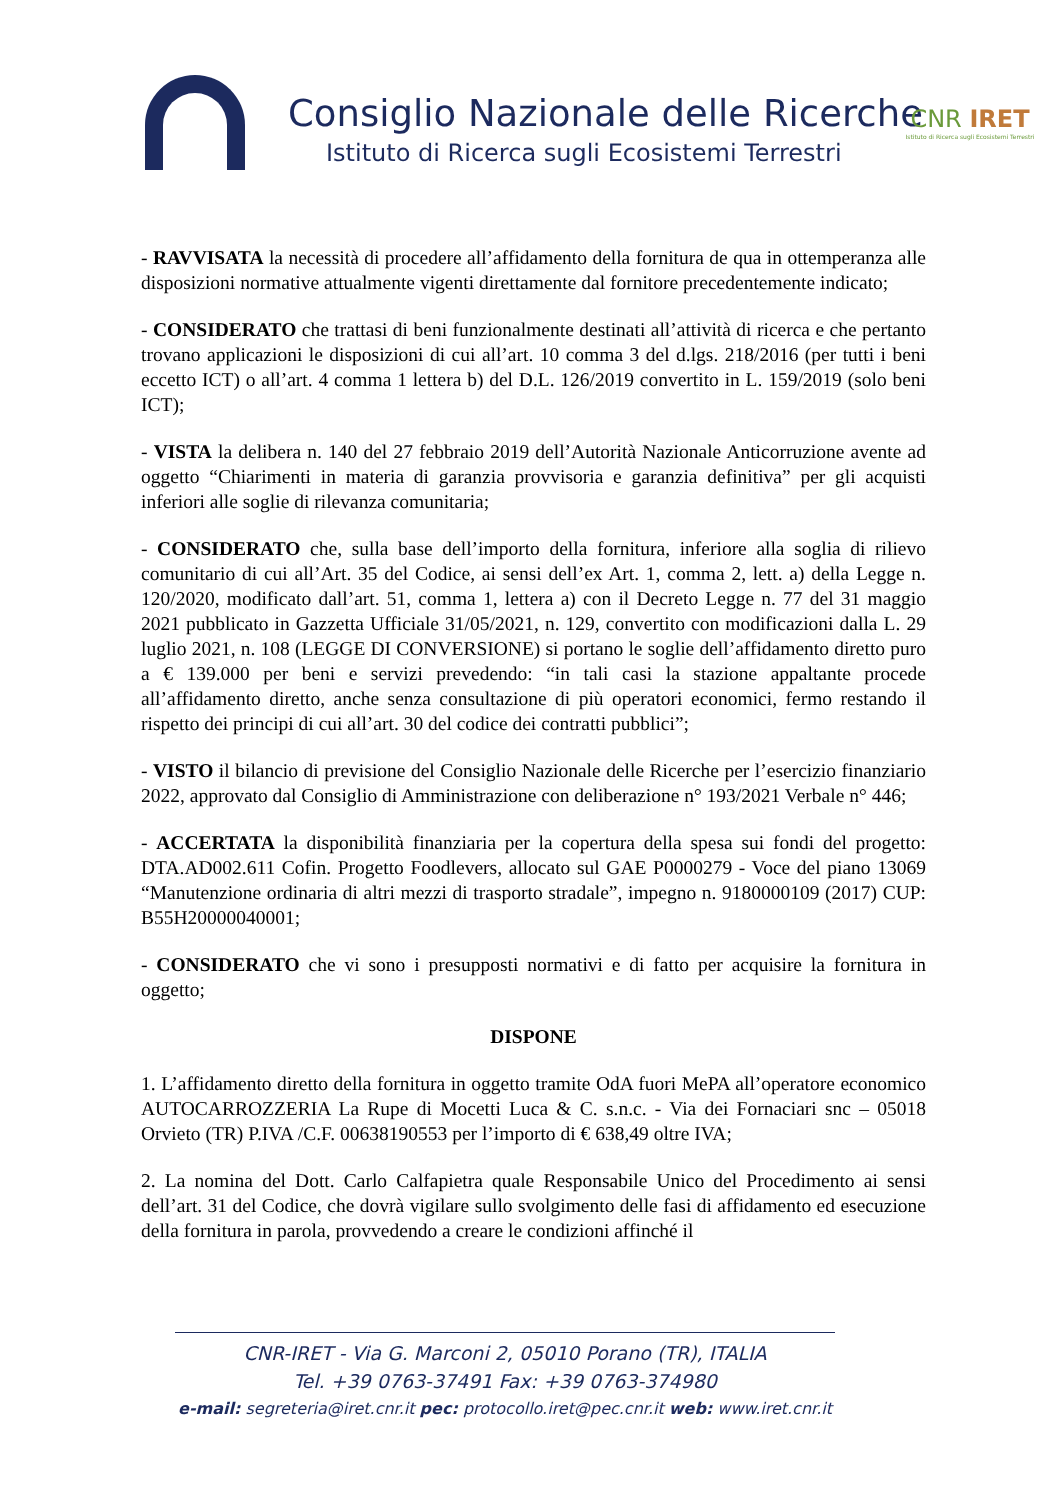Consiglio Nazionale delle Ricerche
Istituto di Ricerca sugli Ecosistemi Terrestri
CNR IRET
Istituto di Ricerca sugli Ecosistemi Terrestri
- RAVVISATA la necessità di procedere all’affidamento della fornitura de qua in ottemperanza alle disposizioni normative attualmente vigenti direttamente dal fornitore precedentemente indicato;
- CONSIDERATO che trattasi di beni funzionalmente destinati all’attività di ricerca e che pertanto trovano applicazioni le disposizioni di cui all’art. 10 comma 3 del d.lgs. 218/2016 (per tutti i beni eccetto ICT) o all’art. 4 comma 1 lettera b) del D.L. 126/2019 convertito in L. 159/2019 (solo beni ICT);
- VISTA la delibera n. 140 del 27 febbraio 2019 dell’Autorità Nazionale Anticorruzione avente ad oggetto “Chiarimenti in materia di garanzia provvisoria e garanzia definitiva” per gli acquisti inferiori alle soglie di rilevanza comunitaria;
- CONSIDERATO che, sulla base dell’importo della fornitura, inferiore alla soglia di rilievo comunitario di cui all’Art. 35 del Codice, ai sensi dell’ex Art. 1, comma 2, lett. a) della Legge n. 120/2020, modificato dall’art. 51, comma 1, lettera a) con il Decreto Legge n. 77 del 31 maggio 2021 pubblicato in Gazzetta Ufficiale 31/05/2021, n. 129, convertito con modificazioni dalla L. 29 luglio 2021, n. 108 (LEGGE DI CONVERSIONE) si portano le soglie dell’affidamento diretto puro a € 139.000 per beni e servizi prevedendo: “in tali casi la stazione appaltante procede all’affidamento diretto, anche senza consultazione di più operatori economici, fermo restando il rispetto dei principi di cui all’art. 30 del codice dei contratti pubblici”;
- VISTO il bilancio di previsione del Consiglio Nazionale delle Ricerche per l’esercizio finanziario 2022, approvato dal Consiglio di Amministrazione con deliberazione n° 193/2021 Verbale n° 446;
- ACCERTATA la disponibilità finanziaria per la copertura della spesa sui fondi del progetto: DTA.AD002.611 Cofin. Progetto Foodlevers, allocato sul GAE P0000279 - Voce del piano 13069 “Manutenzione ordinaria di altri mezzi di trasporto stradale”, impegno n. 9180000109 (2017) CUP: B55H20000040001;
- CONSIDERATO che vi sono i presupposti normativi e di fatto per acquisire la fornitura in oggetto;
DISPONE
1. L’affidamento diretto della fornitura in oggetto tramite OdA fuori MePA all’operatore economico AUTOCARROZZERIA La Rupe di Mocetti Luca & C. s.n.c. - Via dei Fornaciari snc – 05018 Orvieto (TR) P.IVA /C.F. 00638190553 per l’importo di € 638,49 oltre IVA;
2. La nomina del Dott. Carlo Calfapietra quale Responsabile Unico del Procedimento ai sensi dell’art. 31 del Codice, che dovrà vigilare sullo svolgimento delle fasi di affidamento ed esecuzione della fornitura in parola, provvedendo a creare le condizioni affinché il
CNR-IRET - Via G. Marconi 2, 05010 Porano (TR), ITALIA
Tel. +39 0763-37491 Fax: +39 0763-374980
e-mail: segreteria@iret.cnr.it pec: protocollo.iret@pec.cnr.it web: www.iret.cnr.it